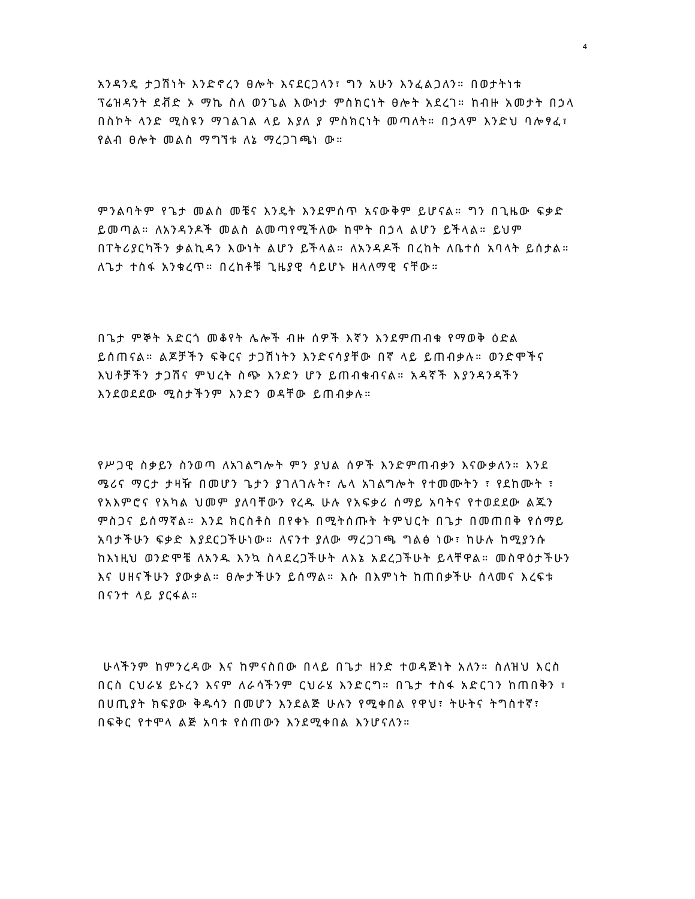4
አንዳንዴ ታጋሽነት እንድኖረን ፀሎት እናደርጋላን፣ ግን አሁን እንፈልጋለን። በወታትነቱ ፕሬዝዳንት ደቭድ ኦ ማኬ ስለ ወንጌል እውነታ ምስክርነት ፀሎት አደረገ። ከብዙ አመታት በኃላ በስኮት ላንድ ሚስዩን ማገልገል ላይ እያለ ያ ምስክርነት መጣለት። በኃላም እንድህ ባሎፃፈ፣ የልብ ፀሎት መልስ ማግኘቱ ለኔ ማረጋገጫነ ው።
ምንልባትም የጌታ መልስ መቼና እንዴት እንደምሰጥ አናውቅም ይሆናል። ግን በጊዜው ፍቃድ ይመጣል። ለአንዳንዶች መልስ ልመጣየሚችለው ከሞት በኃላ ልሆን ይችላል። ይህም በፐትሪያርካችን ቃልኪዳን እውነት ልሆን ይችላል። ለአንዳዶች በረከት ለቤተሰ አባላት ይሰታል። ለጌታ ተስፋ አንቁረጥ። በረከቶቹ ጊዜያዊ ሳይሆኑ ዘላለማዊ ናቸው።
በጌታ ምኞት አድርጎ መቆየት ሌሎች ብዙ ሰዎች እኛን እንደምጠብቁ የማወቅ ዕድል ይሰጠናል። ልጆቻችን ፍቅርና ታጋሽነትን እንድናሳያቸው በኛ ላይ ይጠብቃሉ። ወንድሞችና እህቶቻችን ታጋሽና ምህረት ስጭ እንድን ሆን ይጠብቁብናል። አዳኛች እያንዳንዳችን እንደወደደው ሚስታችንም እንድን ወዳቸው ይጠብቃሉ።
የሥጋዊ ስቃይን ስንወጣ ለአገልግሎት ምን ያህል ሰዎች እንድምጠብቃን እናውቃለን። እንደ ሜሪና ማርታ ታዛዥ በመሆን ጌታን ያገለገሉት፣ ሌላ አገልግሎት የተመሙትን ፣ የደከሙት ፣ የአእምሮና የአካል ህመም ያለባቸውን የረዱ ሁሉ የአፍቃሪ ሰማይ አባትና የተወደደው ልጁን ምስጋና ይሰማኛል። እንደ ክርስቶስ በየቀኑ በሚትሰጡት ትምህርት በጌታ በመጠበቅ የሰማይ አባታችሁን ፍቃድ እያደርጋችሁነው። ለናንተ ያለው ማረጋገጫ ግልፅ ነው፣ ከሁሉ ከሚያንሱ ከእነዚህ ወንድሞቼ ለአንዱ እንኳ ስላደረጋችሁት ለእኔ አደረጋችሁት ይላቸዋል። መስዋዕታችሁን እና ሀዘናችሁን ያውቃል። ፀሎታችሁን ይሰማል። እሱ በእምነት ከጠበቃችሁ ሰላመና እረፍቱ በናንተ ላይ ያርፋል።
ሁላችንም ከምንረዳው እና ከምናስበው በላይ በጌታ ዘንድ ተወዳጅነት አለን። ስለዝህ እርስ በርስ ርህራሄ ይኑረን እናም ለራሳችንም ርህራሄ እንድርግ። በጌታ ተስፋ አድርገን ከጠበቅን ፣ በሀጢያት ክፍያው ቅዱሳን በመሆን እንደልጅ ሁሉን የሚቀበል የዋህ፣ ትሁትና ትግስተኛ፣ በፍቅር የተሞላ ልጅ አባቱ የሰጠውን እንደሚቀበል እንሆናለን።